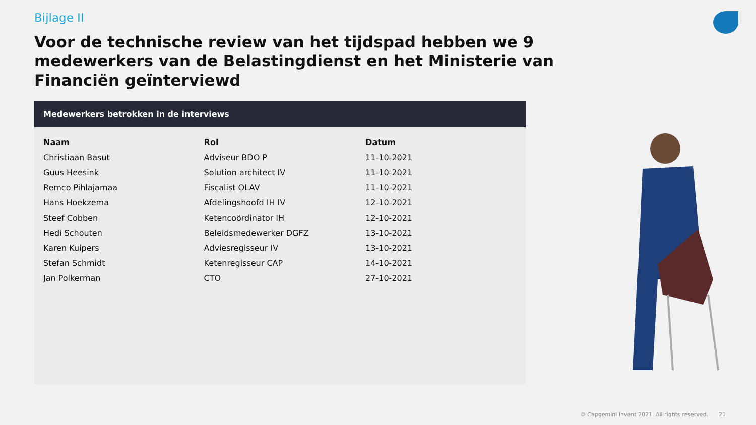Bijlage II
Voor de technische review van het tijdspad hebben we 9 medewerkers van de Belastingdienst en het Ministerie van Financiën geïnterviewd
Medewerkers betrokken in de interviews
| Naam | Rol | Datum |
| --- | --- | --- |
| Christiaan Basut | Adviseur BDO P | 11-10-2021 |
| Guus Heesink | Solution architect IV | 11-10-2021 |
| Remco Pihlajamaa | Fiscalist OLAV | 11-10-2021 |
| Hans Hoekzema | Afdelingshoofd IH IV | 12-10-2021 |
| Steef Cobben | Ketencoördinator IH | 12-10-2021 |
| Hedi Schouten | Beleidsmedewerker DGFZ | 13-10-2021 |
| Karen Kuipers | Adviesregisseur IV | 13-10-2021 |
| Stefan Schmidt | Ketenregisseur CAP | 14-10-2021 |
| Jan Polkerman | CTO | 27-10-2021 |
© Capgemini Invent 2021. All rights reserved. 21